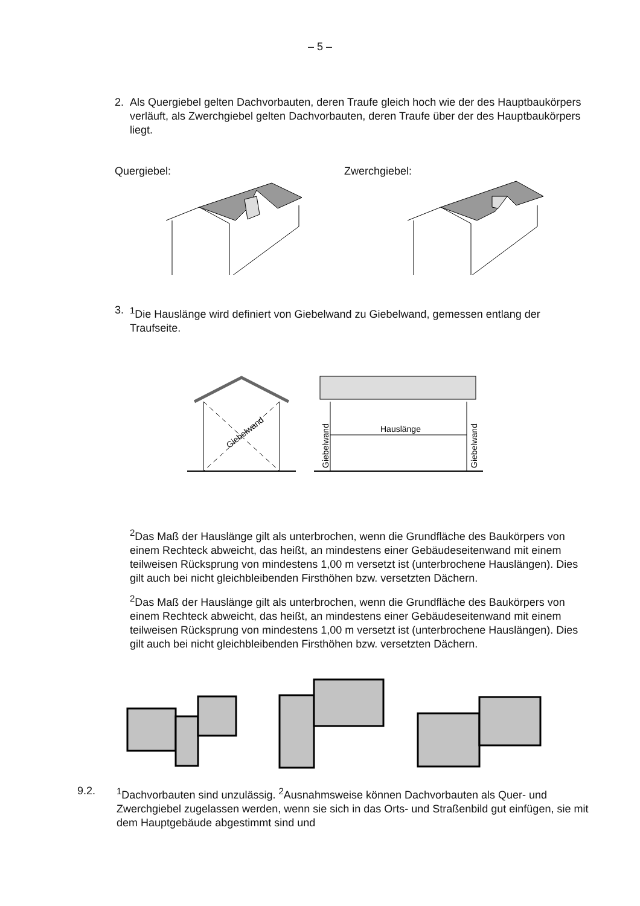– 5 –
2. Als Quergiebel gelten Dachvorbauten, deren Traufe gleich hoch wie der des Hauptbaukörpers verläuft, als Zwerchgiebel gelten Dachvorbauten, deren Traufe über der des Hauptbaukörpers liegt.
Quergiebel: Zwerchgiebel:
3. <sup>1</sup> Die Hauslänge wird definiert von Giebelwand zu Giebelwand, gemessen entlang der Traufseite.
Giebelwand
Hauslänge
Giebelwand
Giebelwand
<sup>2</sup> Das Maß der Hauslänge gilt als unterbrochen, wenn die Grundfläche des Baukörpers von einem Rechteck abweicht, das heißt, an mindestens einer Gebäudeseitenwand mit einem teilweisen Rücksprung von mindestens 1,00 m versetzt ist (unterbrochene Hauslängen). Dies gilt auch bei nicht gleichbleibenden Firsthöhen bzw. versetzten Dächern.
<sup>2</sup> Das Maß der Hauslänge gilt als unterbrochen, wenn die Grundfläche des Baukörpers von einem Rechteck abweicht, das heißt, an mindestens einer Gebäudeseitenwand mit einem teilweisen Rücksprung von mindestens 1,00 m versetzt ist (unterbrochene Hauslängen). Dies gilt auch bei nicht gleichbleibenden Firsthöhen bzw. versetzten Dächern.
9.2. <sup>1</sup> Dachvorbauten sind unzulässig. <sup>2</sup>Ausnahmsweise können Dachvorbauten als Quer- und Zwerchgiebel zugelassen werden, wenn sie sich in das Orts- und Straßenbild gut einfügen, sie mit dem Hauptgebäude abgestimmt sind und